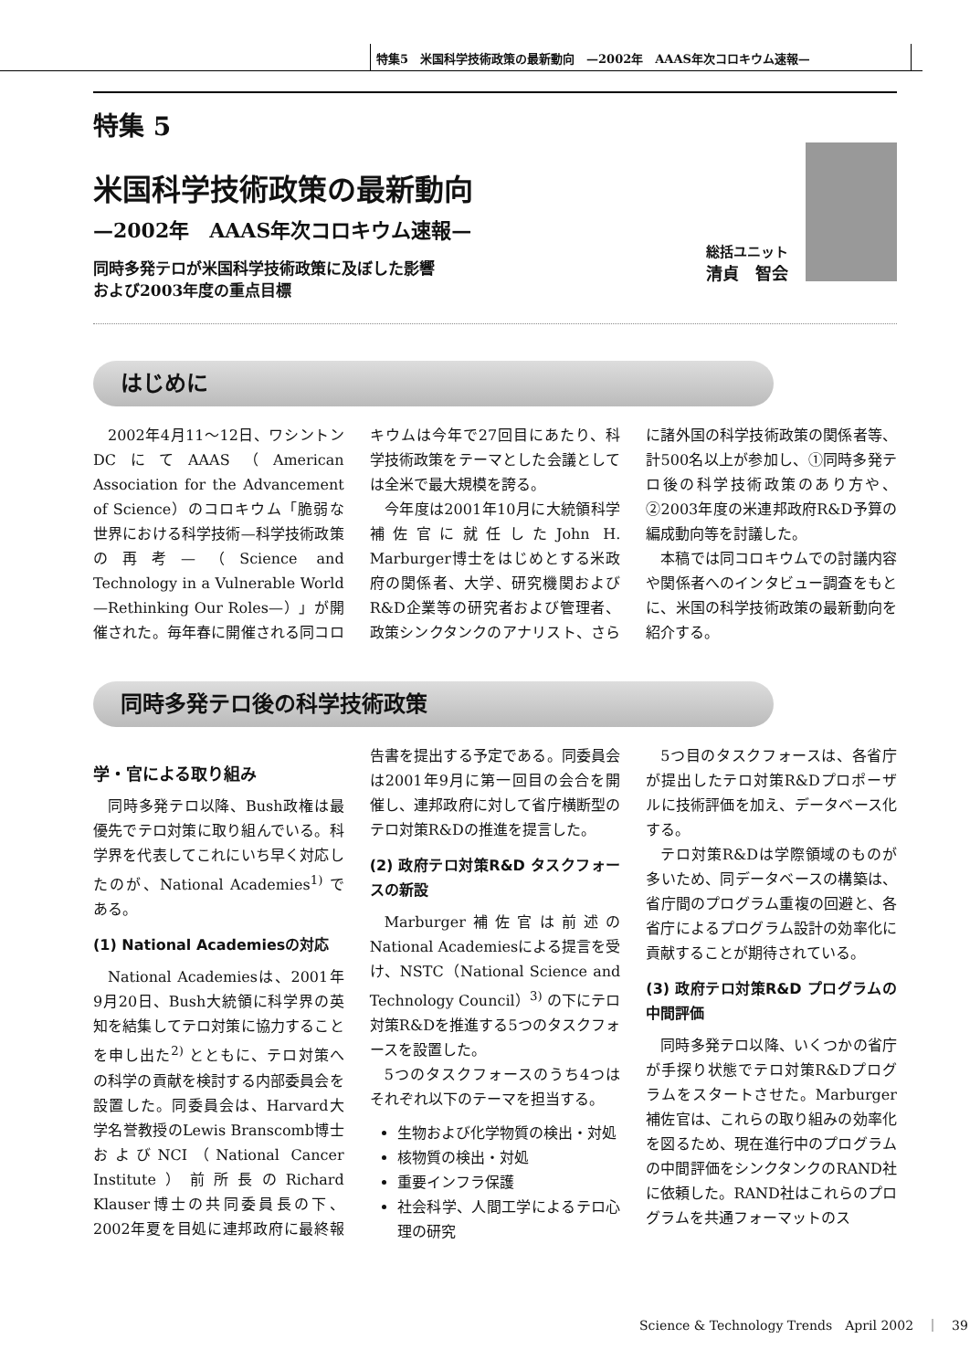特集5　米国科学技術政策の最新動向　—2002年　AAAS年次コロキウム速報—
特集 5
米国科学技術政策の最新動向
—2002年　AAAS年次コロキウム速報—
同時多発テロが米国科学技術政策に及ぼした影響
および2003年度の重点目標
総括ユニット
清貞　智会
はじめに
2002年4月11～12日、ワシントンDCにてAAAS（American Association for the Advancement of Science）のコロキウム「脆弱な世界における科学技術—科学技術政策の再考—（Science and Technology in a Vulnerable World —Rethinking Our Roles—）」が開催された。毎年春に開催される同コロキウムは今年で27回目にあたり、科学技術政策をテーマとした会議としては全米で最大規模を誇る。
今年度は2001年10月に大統領科学補佐官に就任したJohn H. Marburger博士をはじめとする米政府の関係者、大学、研究機関およびR&D企業等の研究者および管理者、政策シンクタンクのアナリスト、さらに諸外国の科学技術政策の関係者等、計500名以上が参加し、①同時多発テロ後の科学技術政策のあり方や、②2003年度の米連邦政府R&D予算の編成動向等を討議した。
本稿では同コロキウムでの討議内容や関係者へのインタビュー調査をもとに、米国の科学技術政策の最新動向を紹介する。
同時多発テロ後の科学技術政策
学・官による取り組み
同時多発テロ以降、Bush政権は最優先でテロ対策に取り組んでいる。科学界を代表してこれにいち早く対応したのが、National Academies<sup>1)</sup> である。
(1) National Academiesの対応
National Academiesは、2001年9月20日、Bush大統領に科学界の英知を結集してテロ対策に協力することを申し出た<sup>2)</sup> とともに、テロ対策への科学の貢献を検討する内部委員会を設置した。同委員会は、Harvard大学名誉教授のLewis Branscomb博士およびNCI（National Cancer Institute）前所長のRichard Klauser博士の共同委員長の下、2002年夏を目処に連邦政府に最終報告書を提出する予定である。同委員会は2001年9月に第一回目の会合を開催し、連邦政府に対して省庁横断型のテロ対策R&Dの推進を提言した。
(2) 政府テロ対策R&D タスクフォースの新設
Marburger補佐官は前述のNational Academiesによる提言を受け、NSTC（National Science and Technology Council）<sup>3)</sup> の下にテロ対策R&Dを推進する5つのタスクフォースを設置した。
5つのタスクフォースのうち4つはそれぞれ以下のテーマを担当する。
生物および化学物質の検出・対処
核物質の検出・対処
重要インフラ保護
社会科学、人間工学によるテロ心理の研究
5つ目のタスクフォースは、各省庁が提出したテロ対策R&Dプロポーザルに技術評価を加え、データベース化する。
テロ対策R&Dは学際領域のものが多いため、同データベースの構築は、省庁間のプログラム重複の回避と、各省庁によるプログラム設計の効率化に貢献することが期待されている。
(3) 政府テロ対策R&D プログラムの中間評価
同時多発テロ以降、いくつかの省庁が手探り状態でテロ対策R&Dプログラムをスタートさせた。Marburger補佐官は、これらの取り組みの効率化を図るため、現在進行中のプログラムの中間評価をシンクタンクのRAND社に依頼した。RAND社はこれらのプログラムを共通フォーマットのス
Science & Technology Trends　April 2002　｜　39